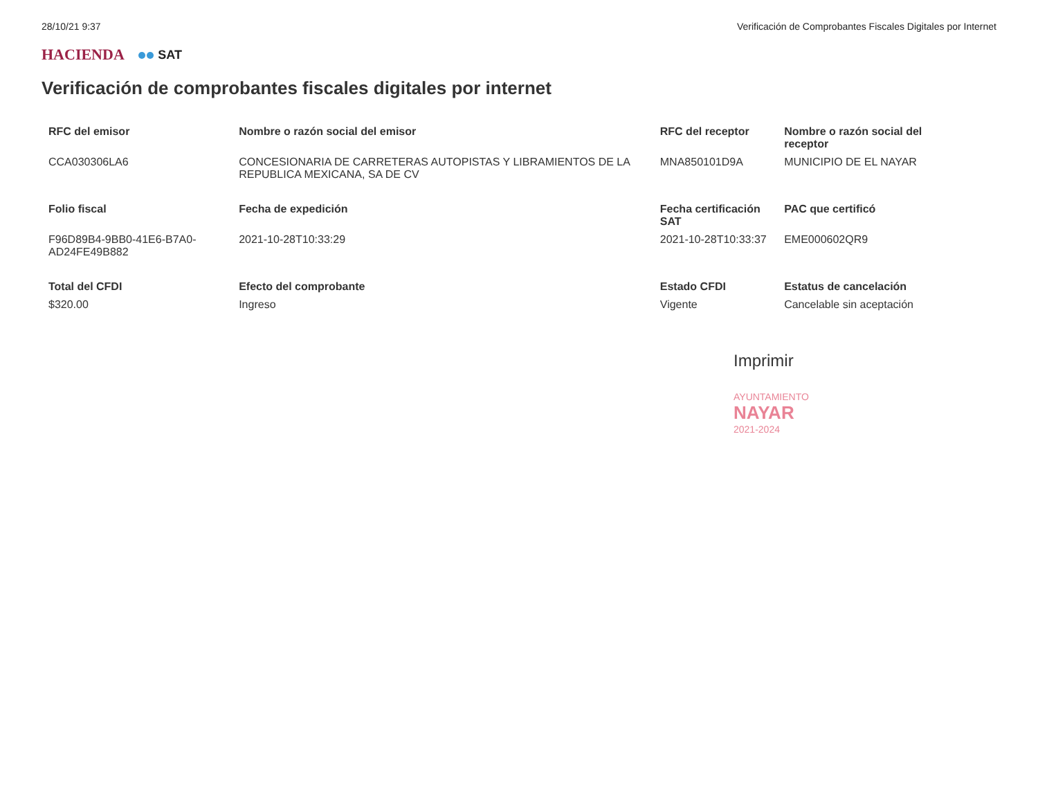28/10/21 9:37 Verificación de Comprobantes Fiscales Digitales por Internet
HACIENDA SAT
Verificación de comprobantes fiscales digitales por internet
| RFC del emisor | Nombre o razón social del emisor | RFC del receptor | Nombre o razón social del receptor |
| --- | --- | --- | --- |
| CCA030306LA6 | CONCESIONARIA DE CARRETERAS AUTOPISTAS Y LIBRAMIENTOS DE LA REPUBLICA MEXICANA, SA DE CV | MNA850101D9A | MUNICIPIO DE EL NAYAR |
| Folio fiscal | Fecha de expedición | Fecha certificación SAT | PAC que certificó |
| F96D89B4-9BB0-41E6-B7A0-AD24FE49B882 | 2021-10-28T10:33:29 | 2021-10-28T10:33:37 | EME000602QR9 |
| Total del CFDI | Efecto del comprobante | Estado CFDI | Estatus de cancelación |
| $320.00 | Ingreso | Vigente | Cancelable sin aceptación |
Imprimir
AYUNTAMIENTO
NAYAR
2021-2024